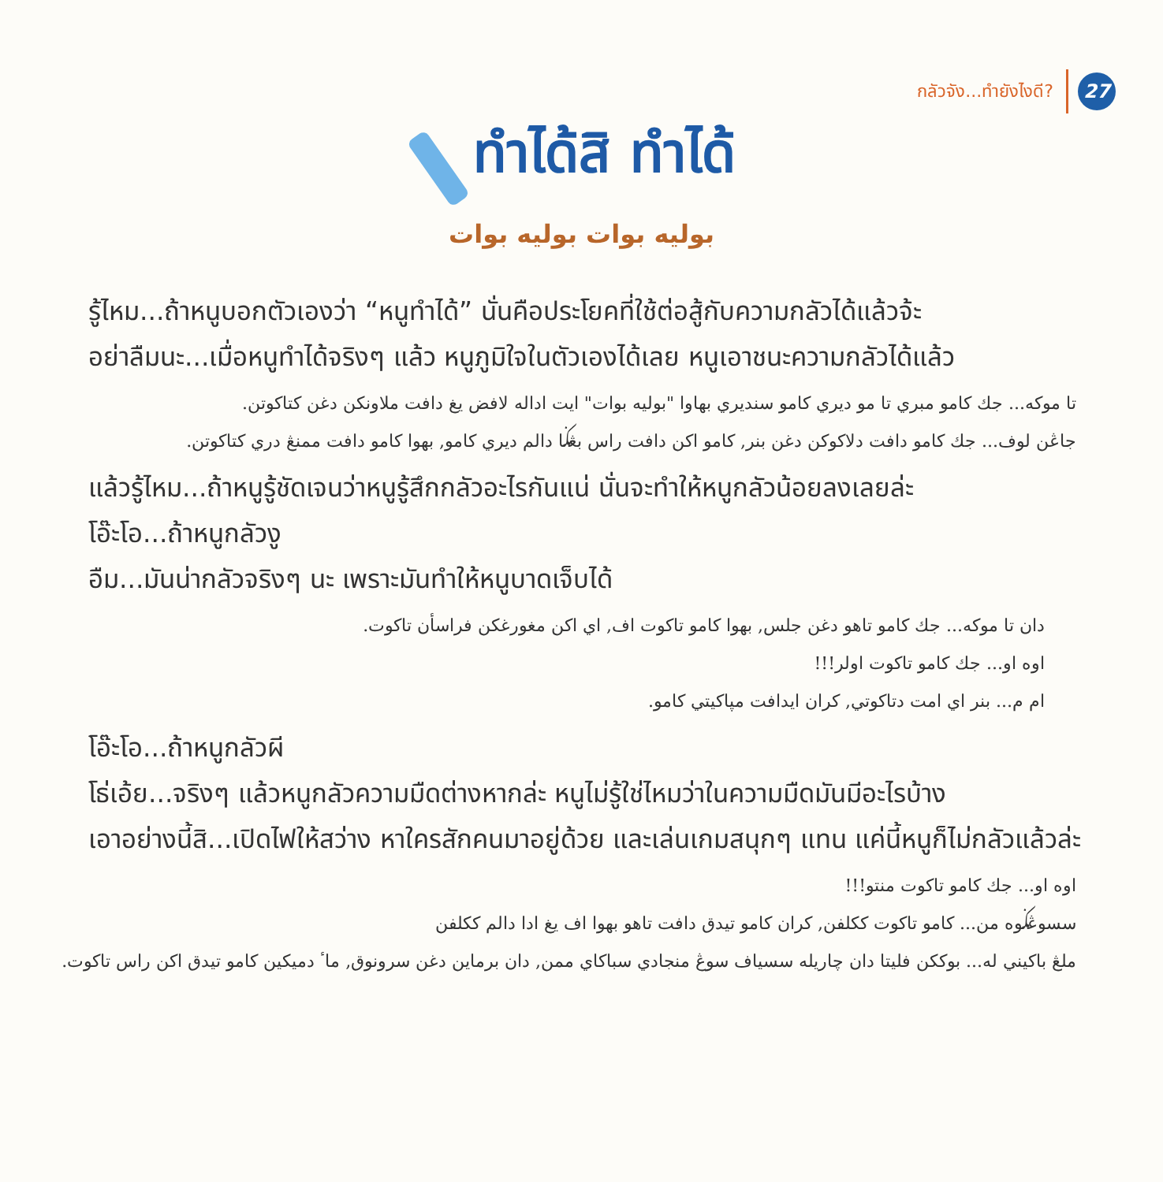กลัวจัง...ทำยังไงดี?
27
ทำได้สิ ทำได้
بوليه بوات بوليه بوات
รู้ไหม...ถ้าหนูบอกตัวเองว่า “หนูทำได้” นั่นคือประโยคที่ใช้ต่อสู้กับความกลัวได้แล้วจ้ะ
อย่าลืมนะ...เมื่อหนูทำได้จริงๆ แล้ว หนูภูมิใจในตัวเองได้เลย หนูเอาชนะความกลัวได้แล้ว
تا موكه... جك كامو مبري تا مو ديري كامو سنديري بهاوا "بوليه بوات" ايت اداله لافض يغ دافت ملاونكن دغن كتاكوتن.
جاڠن لوف... جك كامو دافت دلاكوكن دغن بنر, كامو اكن دافت راس بڠݢا دالم ديري كامو, بهوا كامو دافت ممنڠ دري كتاكوتن.
แล้วรู้ไหม...ถ้าหนูรู้ชัดเจนว่าหนูรู้สึกกลัวอะไรกันแน่ นั่นจะทำให้หนูกลัวน้อยลงเลยล่ะ
โอ๊ะโอ...ถ้าหนูกลัวงู
อืม...มันน่ากลัวจริงๆ นะ เพราะมันทำให้หนูบาดเจ็บได้
دان تا موكه... جك كامو تاهو دغن جلس, بهوا كامو تاكوت اف, اي اكن مغورغكن فراسأن تاكوت.
اوه او... جك كامو تاكوت اولر!!!
ام م... بنر اي امت دتاكوتي, كران ايدافت مپاكيتي كامو.
โอ๊ะโอ...ถ้าหนูกลัวผี
โธ่เอ้ย...จริงๆ แล้วหนูกลัวความมืดต่างหากล่ะ หนูไม่รู้ใช่ไหมว่าในความมืดมันมีอะไรบ้าง
เอาอย่างนี้สิ...เปิดไฟให้สว่าง หาใครสักคนมาอยู่ด้วย และเล่นเกมสนุกๆ แทน แค่นี้หนูก็ไม่กลัวแล้วล่ะ
اوه او... جك كامو تاكوت منتو!!!
سسوڠݢوه من... كامو تاكوت ككلفن, كران كامو تيدق دافت تاهو بهوا اف يغ ادا دالم ككلفن
ملڠ باكيني له... بوككن فليتا دان چاريله سسياف سوڠ منجادي سباكاي ممن, دان برماين دغن سرونوق, ماٴ دميكين كامو تيدق اكن راس تاكوت.